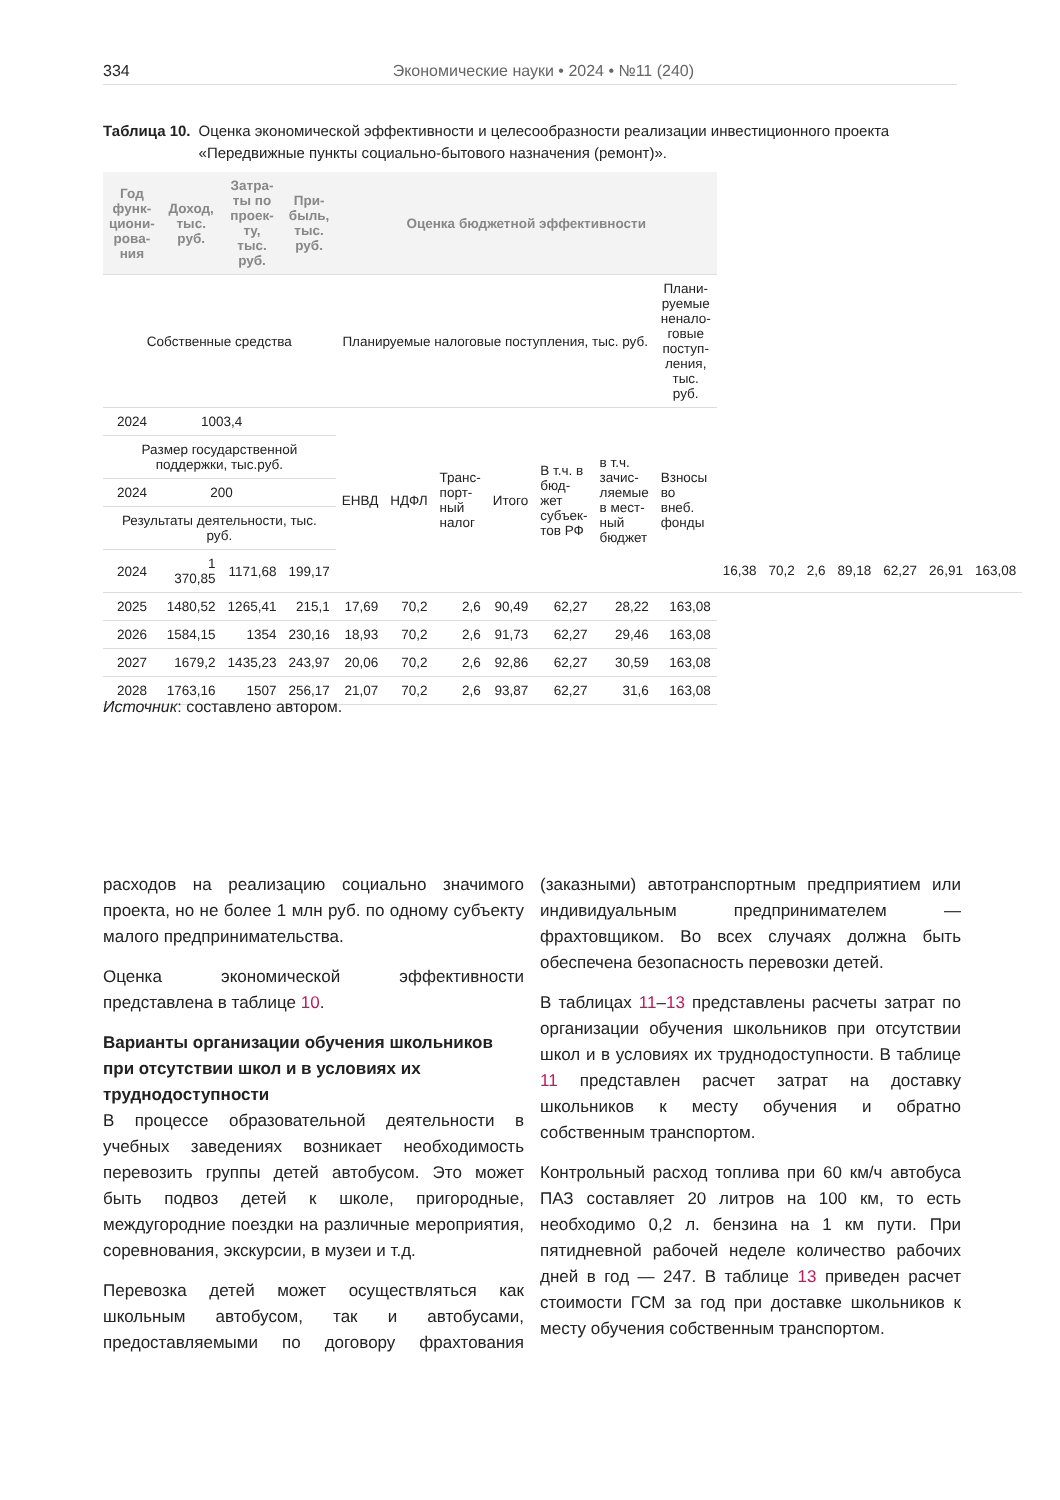334 Экономические науки • 2024 • №11 (240)
Таблица 10. Оценка экономической эффективности и целесообразности реализации инвестиционного проекта «Передвижные пункты социально-бытового назначения (ремонт)».
| Год функ-циони-рова-ния | Доход, тыс. руб. | Затра-ты по проек-ту, тыс. руб. | При-быль, тыс. руб. | Оценка бюджетной эффективности | | | | | | | | | | | | | | |
| --- | --- | --- | --- | --- | --- | --- | --- | --- | --- | --- | --- | --- | --- | --- | --- | --- | --- | --- |
| Собственные средства | | | | Планируемые налоговые поступления, тыс. руб. | | | | | | | Плани-руемые ненало-говые поступ-ления, тыс. руб. | | | | | | | |
| 2024 | 1003,4 | | | ЕНВД | НДФЛ | Транс-порт-ный налог | Итого | В т.ч. в бюд-жет субъек-тов РФ | в т.ч. зачис-ляемые в мест-ный бюджет | Взносы во внеб. фонды | | | | | | | | |
| Размер государственной поддержки, тыс.руб. | | | | | | | | | | | | | | | | | | |
| 2024 | 200 | | | | | | | | | | | | | | | | | |
| Результаты деятельности, тыс. руб. | | | | | | | | | | | | | | | | | | |
| 2024 | 1 370,85 | 1171,68 | 199,17 | | | | | | | | | 16,38 | 70,2 | 2,6 | 89,18 | 62,27 | 26,91 | 163,08 |
| 2025 | 1480,52 | 1265,41 | 215,1 | 17,69 | 70,2 | 2,6 | 90,49 | 62,27 | 28,22 | 163,08 | | | | | | | | |
| 2026 | 1584,15 | 1354 | 230,16 | 18,93 | 70,2 | 2,6 | 91,73 | 62,27 | 29,46 | 163,08 | | | | | | | | |
| 2027 | 1679,2 | 1435,23 | 243,97 | 20,06 | 70,2 | 2,6 | 92,86 | 62,27 | 30,59 | 163,08 | | | | | | | | |
| 2028 | 1763,16 | 1507 | 256,17 | 21,07 | 70,2 | 2,6 | 93,87 | 62,27 | 31,6 | 163,08 | | | | | | | | |
Источник: составлено автором.
расходов на реализацию социально значимого проекта, но не более 1 млн руб. по одному субъекту малого предпринимательства.
Оценка экономической эффективности представлена в таблице 10.
Варианты организации обучения школьников при отсутствии школ и в условиях их труднодоступности
В процессе образовательной деятельности в учебных заведениях возникает необходимость перевозить группы детей автобусом. Это может быть подвоз детей к школе, пригородные, междугородние поездки на различные мероприятия, соревнования, экскурсии, в музеи и т.д.
Перевозка детей может осуществляться как школьным автобусом, так и автобусами, предоставляемыми по договору фрахтования (заказными) автотранспортным предприятием или индивидуальным предпринимателем — фрахтовщиком. Во всех случаях должна быть обеспечена безопасность перевозки детей.
В таблицах 11–13 представлены расчеты затрат по организации обучения школьников при отсутствии школ и в условиях их труднодоступности. В таблице 11 представлен расчет затрат на доставку школьников к месту обучения и обратно собственным транспортом.
Контрольный расход топлива при 60 км/ч автобуса ПАЗ составляет 20 литров на 100 км, то есть необходимо 0,2 л. бензина на 1 км пути. При пятидневной рабочей неделе количество рабочих дней в год — 247. В таблице 13 приведен расчет стоимости ГСМ за год при доставке школьников к месту обучения собственным транспортом.